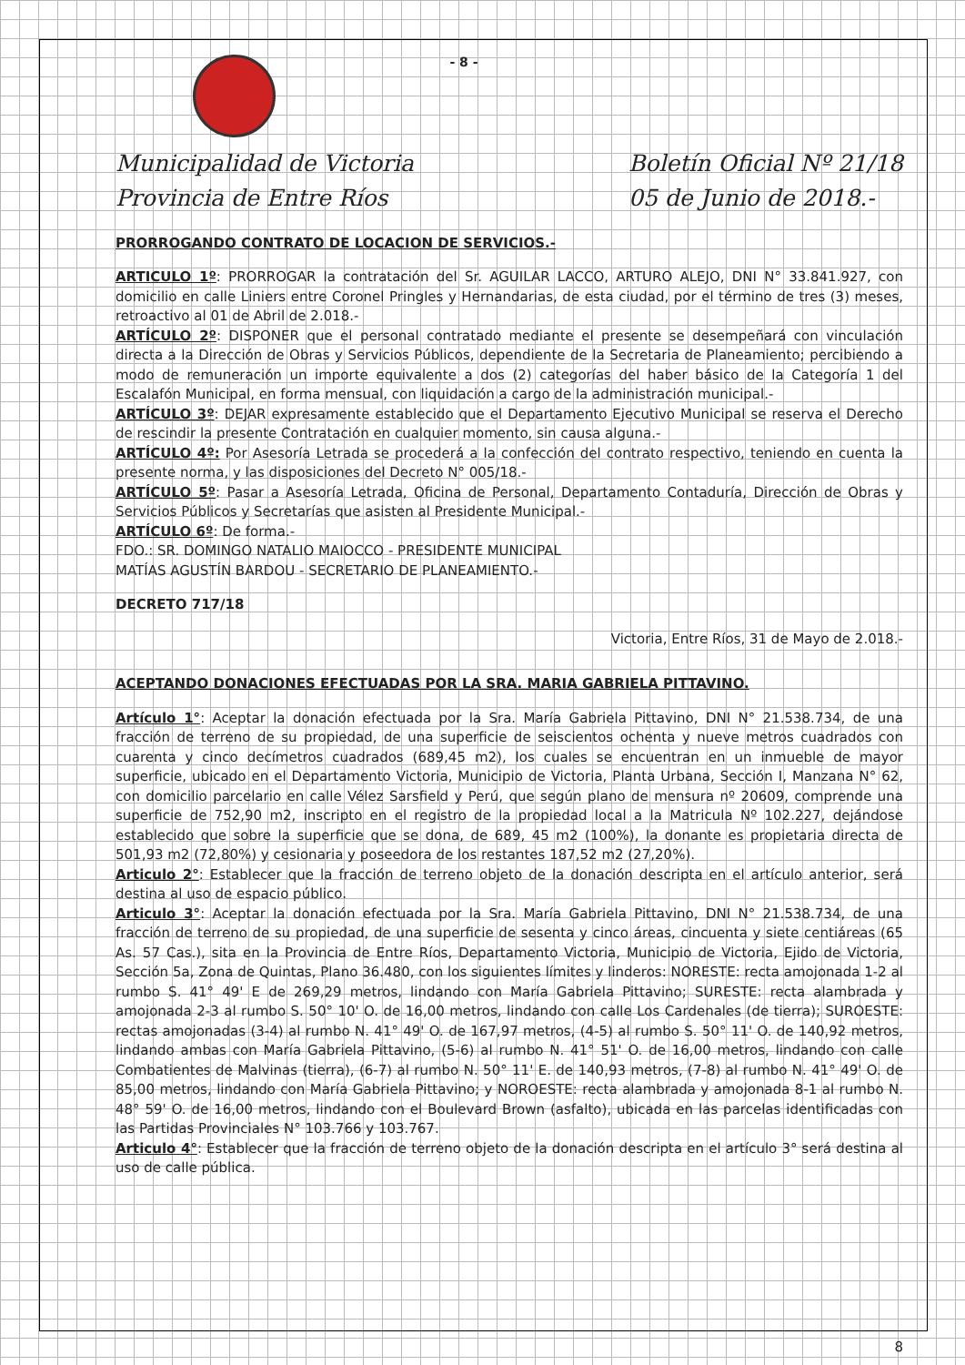- 8 -
Municipalidad de Victoria
Provincia de Entre Ríos
Boletín Oficial Nº 21/18
05 de Junio de 2018.-
PRORROGANDO CONTRATO DE LOCACION DE SERVICIOS.-
ARTICULO 1º: PRORROGAR la contratación del Sr. AGUILAR LACCO, ARTURO ALEJO, DNI N° 33.841.927, con domicilio en calle Liniers entre Coronel Pringles y Hernandarias, de esta ciudad, por el término de tres (3) meses, retroactivo al 01 de Abril de 2.018.-
ARTÍCULO 2º: DISPONER que el personal contratado mediante el presente se desempeñará con vinculación directa a la Dirección de Obras y Servicios Públicos, dependiente de la Secretaria de Planeamiento; percibiendo a modo de remuneración un importe equivalente a dos (2) categorías del haber básico de la Categoría 1 del Escalafón Municipal, en forma mensual, con liquidación a cargo de la administración municipal.-
ARTÍCULO 3º: DEJAR expresamente establecido que el Departamento Ejecutivo Municipal se reserva el Derecho de rescindir la presente Contratación en cualquier momento, sin causa alguna.-
ARTÍCULO 4º: Por Asesoría Letrada se procederá a la confección del contrato respectivo, teniendo en cuenta la presente norma, y las disposiciones del Decreto N° 005/18.-
ARTÍCULO 5º: Pasar a Asesoría Letrada, Oficina de Personal, Departamento Contaduría, Dirección de Obras y Servicios Públicos y Secretarías que asisten al Presidente Municipal.-
ARTÍCULO 6º: De forma.-
FDO.: SR. DOMINGO NATALIO MAIOCCO - PRESIDENTE MUNICIPAL
MATÍAS AGUSTÍN BARDOU - SECRETARIO DE PLANEAMIENTO.-
DECRETO 717/18
Victoria, Entre Ríos, 31 de Mayo de 2.018.-
ACEPTANDO DONACIONES EFECTUADAS POR LA SRA. MARIA GABRIELA PITTAVINO.
Artículo 1°: Aceptar la donación efectuada por la Sra. María Gabriela Pittavino, DNI N° 21.538.734, de una fracción de terreno de su propiedad, de una superficie de seiscientos ochenta y nueve metros cuadrados con cuarenta y cinco decímetros cuadrados (689,45 m2), los cuales se encuentran en un inmueble de mayor superficie, ubicado en el Departamento Victoria, Municipio de Victoria, Planta Urbana, Sección I, Manzana N° 62, con domicilio parcelario en calle Vélez Sarsfield y Perú, que según plano de mensura nº 20609, comprende una superficie de 752,90 m2, inscripto en el registro de la propiedad local a la Matricula Nº 102.227, dejándose establecido que sobre la superficie que se dona, de 689, 45 m2 (100%), la donante es propietaria directa de 501,93 m2 (72,80%) y cesionaria y poseedora de los restantes 187,52 m2 (27,20%).
Articulo 2°: Establecer que la fracción de terreno objeto de la donación descripta en el artículo anterior, será destina al uso de espacio público.
Articulo 3°: Aceptar la donación efectuada por la Sra. María Gabriela Pittavino, DNI N° 21.538.734, de una fracción de terreno de su propiedad, de una superficie de sesenta y cinco áreas, cincuenta y siete centiáreas (65 As. 57 Cas.), sita en la Provincia de Entre Ríos, Departamento Victoria, Municipio de Victoria, Ejido de Victoria, Sección 5a, Zona de Quintas, Plano 36.480, con los siguientes límites y linderos: NORESTE: recta amojonada 1-2 al rumbo S. 41° 49' E de 269,29 metros, lindando con María Gabriela Pittavino; SURESTE: recta alambrada y amojonada 2-3 al rumbo S. 50° 10' O. de 16,00 metros, lindando con calle Los Cardenales (de tierra); SUROESTE: rectas amojonadas (3-4) al rumbo N. 41° 49' O. de 167,97 metros, (4-5) al rumbo S. 50° 11' O. de 140,92 metros, lindando ambas con María Gabriela Pittavino, (5-6) al rumbo N. 41° 51' O. de 16,00 metros, lindando con calle Combatientes de Malvinas (tierra), (6-7) al rumbo N. 50° 11' E. de 140,93 metros, (7-8) al rumbo N. 41° 49' O. de 85,00 metros, lindando con María Gabriela Pittavino; y NOROESTE: recta alambrada y amojonada 8-1 al rumbo N. 48° 59' O. de 16,00 metros, lindando con el Boulevard Brown (asfalto), ubicada en las parcelas identificadas con las Partidas Provinciales N° 103.766 y 103.767.
Articulo 4°: Establecer que la fracción de terreno objeto de la donación descripta en el artículo 3° será destina al uso de calle pública.
8